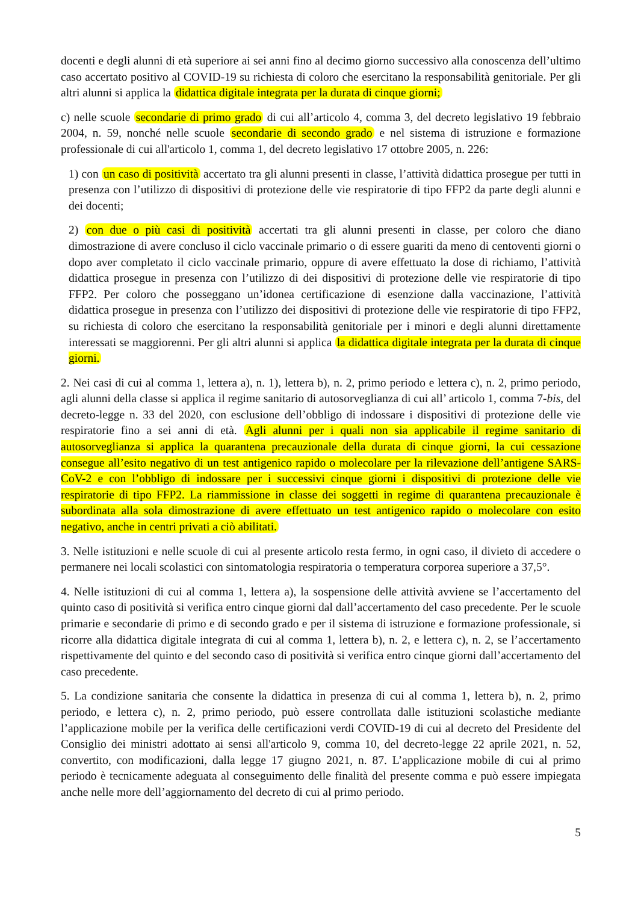docenti e degli alunni di età superiore ai sei anni fino al decimo giorno successivo alla conoscenza dell’ultimo caso accertato positivo al COVID-19 su richiesta di coloro che esercitano la responsabilità genitoriale. Per gli altri alunni si applica la didattica digitale integrata per la durata di cinque giorni;
c) nelle scuole secondarie di primo grado di cui all’articolo 4, comma 3, del decreto legislativo 19 febbraio 2004, n. 59, nonché nelle scuole secondarie di secondo grado e nel sistema di istruzione e formazione professionale di cui all'articolo 1, comma 1, del decreto legislativo 17 ottobre 2005, n. 226:
1) con un caso di positività accertato tra gli alunni presenti in classe, l’attività didattica prosegue per tutti in presenza con l’utilizzo di dispositivi di protezione delle vie respiratorie di tipo FFP2 da parte degli alunni e dei docenti;
2) con due o più casi di positività accertati tra gli alunni presenti in classe, per coloro che diano dimostrazione di avere concluso il ciclo vaccinale primario o di essere guariti da meno di centoventi giorni o dopo aver completato il ciclo vaccinale primario, oppure di avere effettuato la dose di richiamo, l’attività didattica prosegue in presenza con l’utilizzo di dei dispositivi di protezione delle vie respiratorie di tipo FFP2. Per coloro che posseggano un’idonea certificazione di esenzione dalla vaccinazione, l’attività didattica prosegue in presenza con l’utilizzo dei dispositivi di protezione delle vie respiratorie di tipo FFP2, su richiesta di coloro che esercitano la responsabilità genitoriale per i minori e degli alunni direttamente interessati se maggiorenni. Per gli altri alunni si applica la didattica digitale integrata per la durata di cinque giorni.
2. Nei casi di cui al comma 1, lettera a), n. 1), lettera b), n. 2, primo periodo e lettera c), n. 2, primo periodo, agli alunni della classe si applica il regime sanitario di autosorveglianza di cui all’ articolo 1, comma 7-bis, del decreto-legge n. 33 del 2020, con esclusione dell’obbligo di indossare i dispositivi di protezione delle vie respiratorie fino a sei anni di età. Agli alunni per i quali non sia applicabile il regime sanitario di autosorveglianza si applica la quarantena precauzionale della durata di cinque giorni, la cui cessazione consegue all’esito negativo di un test antigenico rapido o molecolare per la rilevazione dell’antigene SARS-CoV-2 e con l’obbligo di indossare per i successivi cinque giorni i dispositivi di protezione delle vie respiratorie di tipo FFP2. La riammissione in classe dei soggetti in regime di quarantena precauzionale è subordinata alla sola dimostrazione di avere effettuato un test antigenico rapido o molecolare con esito negativo, anche in centri privati a ciò abilitati.
3. Nelle istituzioni e nelle scuole di cui al presente articolo resta fermo, in ogni caso, il divieto di accedere o permanere nei locali scolastici con sintomatologia respiratoria o temperatura corporea superiore a 37,5°.
4. Nelle istituzioni di cui al comma 1, lettera a), la sospensione delle attività avviene se l’accertamento del quinto caso di positività si verifica entro cinque giorni dal dall’accertamento del caso precedente. Per le scuole primarie e secondarie di primo e di secondo grado e per il sistema di istruzione e formazione professionale, si ricorre alla didattica digitale integrata di cui al comma 1, lettera b), n. 2, e lettera c), n. 2, se l’accertamento rispettivamente del quinto e del secondo caso di positività si verifica entro cinque giorni dall’accertamento del caso precedente.
5. La condizione sanitaria che consente la didattica in presenza di cui al comma 1, lettera b), n. 2, primo periodo, e lettera c), n. 2, primo periodo, può essere controllata dalle istituzioni scolastiche mediante l’applicazione mobile per la verifica delle certificazioni verdi COVID-19 di cui al decreto del Presidente del Consiglio dei ministri adottato ai sensi all'articolo 9, comma 10, del decreto-legge 22 aprile 2021, n. 52, convertito, con modificazioni, dalla legge 17 giugno 2021, n. 87. L’applicazione mobile di cui al primo periodo è tecnicamente adeguata al conseguimento delle finalità del presente comma e può essere impiegata anche nelle more dell’aggiornamento del decreto di cui al primo periodo.
5